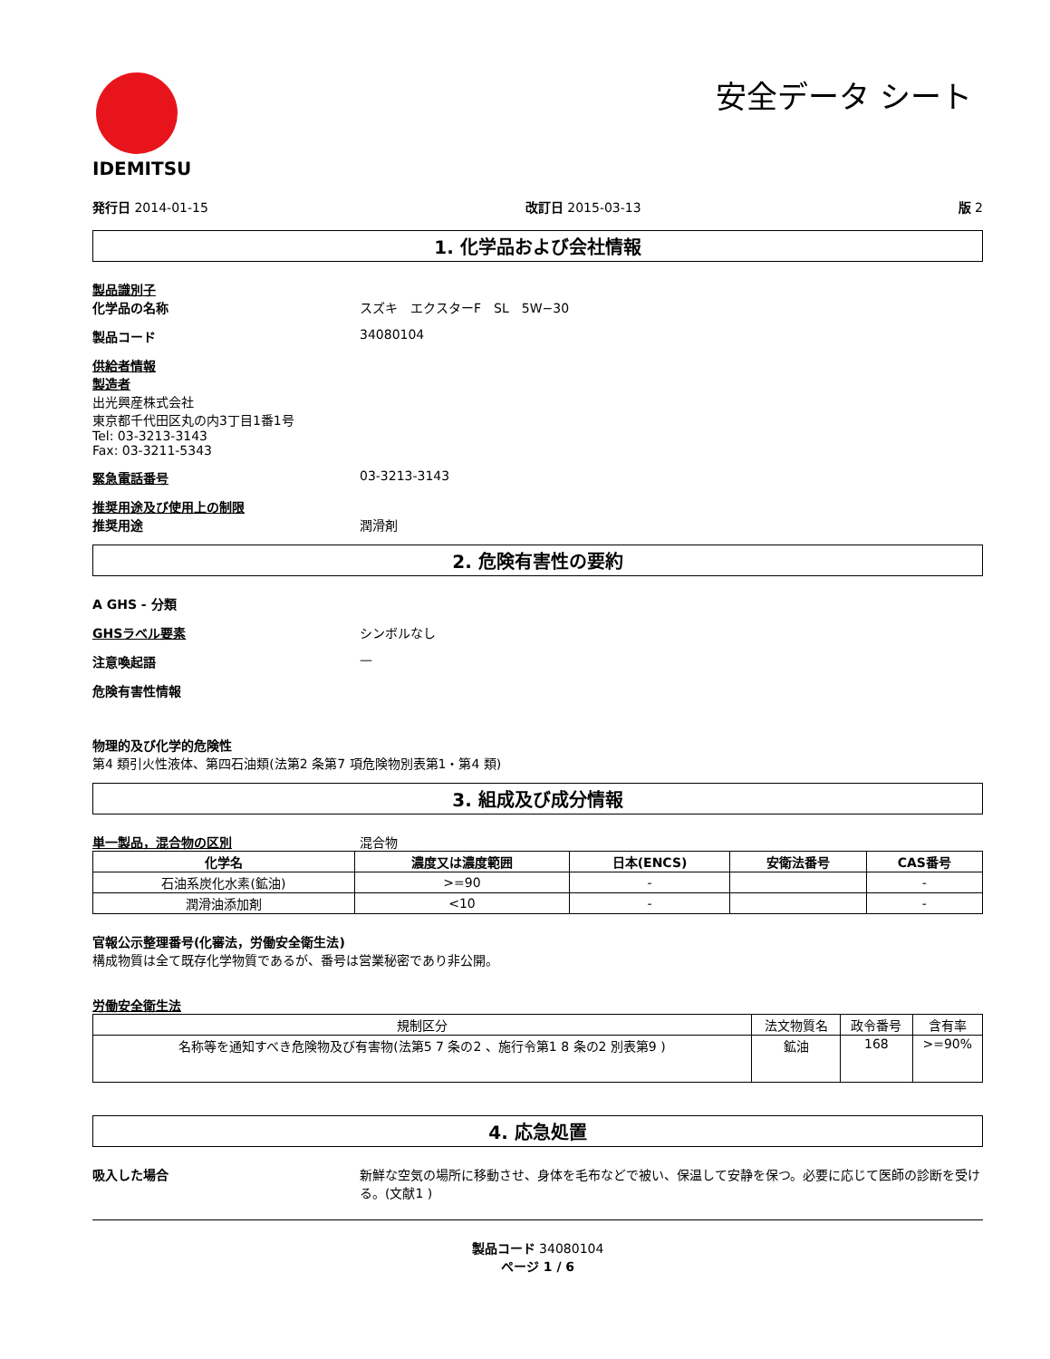IDEMITSU
安全データ シート
発行日 2014-01-15 改訂日 2015-03-13 版 2
1. 化学品および会社情報
製品識別子
化学品の名称 スズキ　エクスターF　SL　5W−30
製品コード 34080104
供給者情報
製造者
出光興産株式会社
東京都千代田区丸の内3丁目1番1号
Tel: 03-3213-3143
Fax: 03-3211-5343
緊急電話番号 03-3213-3143
推奨用途及び使用上の制限
推奨用途 潤滑剤
2. 危険有害性の要約
A GHS - 分類
GHSラベル要素 シンボルなし
注意喚起語 —
危険有害性情報
物理的及び化学的危険性
第4 類引火性液体、第四石油類(法第2 条第7 項危険物別表第1・第4 類)
3. 組成及び成分情報
単一製品，混合物の区別 混合物
| 化学名 | 濃度又は濃度範囲 | 日本(ENCS) | 安衛法番号 | CAS番号 |
| --- | --- | --- | --- | --- |
| 石油系炭化水素(鉱油) | >=90 | - | | - |
| 潤滑油添加剤 | <10 | - | | - |
官報公示整理番号(化審法，労働安全衛生法)
構成物質は全て既存化学物質であるが、番号は営業秘密であり非公開。
労働安全衛生法
| 規制区分 | 法文物質名 | 政令番号 | 含有率 |
| 名称等を通知すべき危険物及び有害物(法第5 7 条の2 、施行令第1 8 条の2 別表第9 ) | 鉱油 | 168 | >=90% |
4. 応急処置
吸入した場合 新鮮な空気の場所に移動させ、身体を毛布などで被い、保温して安静を保つ。必要に応じて医師の診断を受ける。(文献1 )
製品コード 34080104
ページ 1 / 6